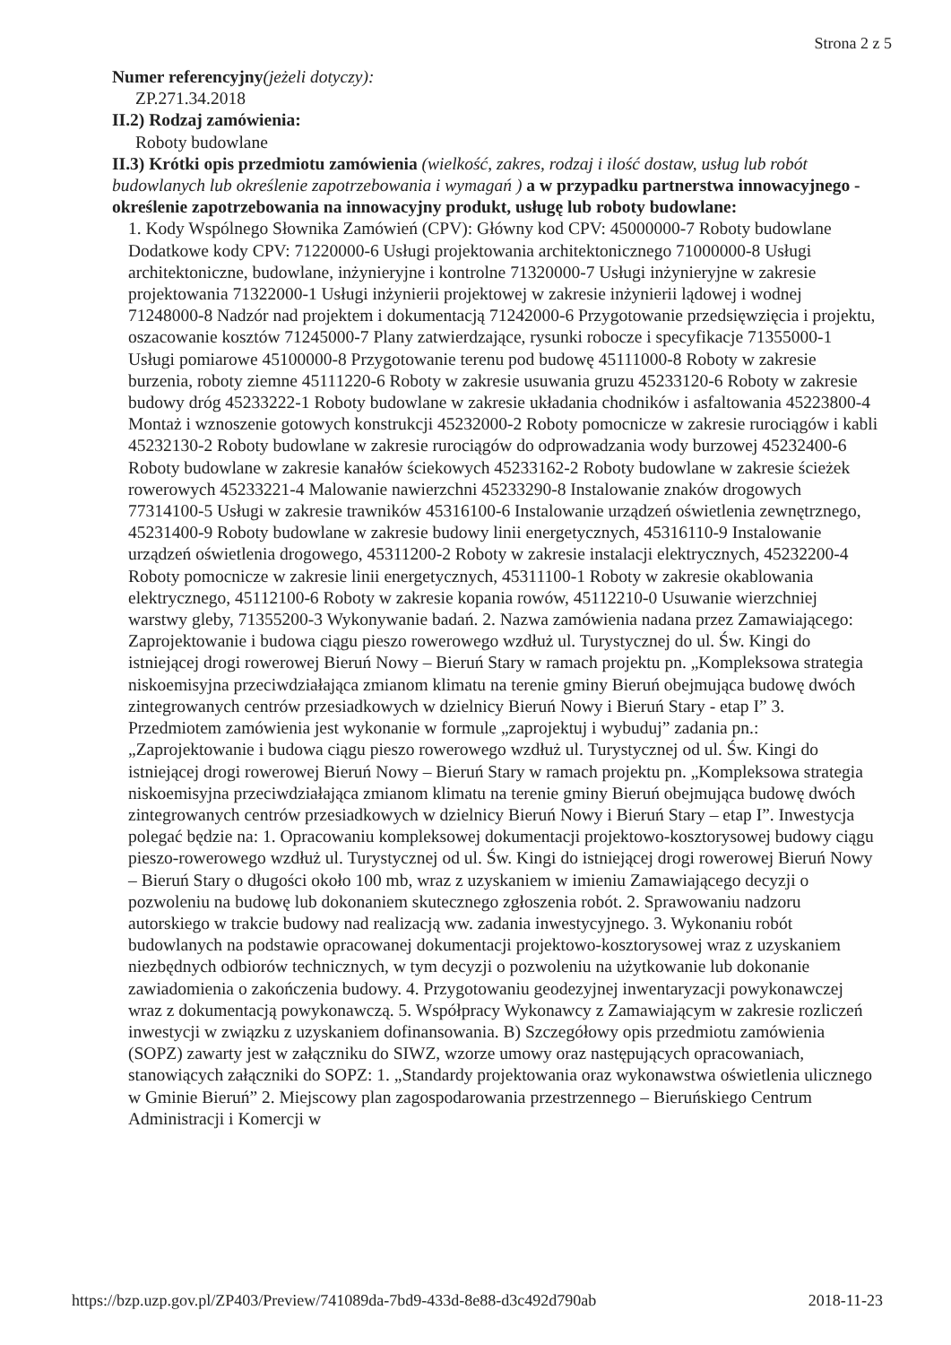Strona 2 z 5
Numer referencyjny(jeżeli dotyczy):
ZP.271.34.2018
II.2) Rodzaj zamówienia:
Roboty budowlane
II.3) Krótki opis przedmiotu zamówienia (wielkość, zakres, rodzaj i ilość dostaw, usług lub robót budowlanych lub określenie zapotrzebowania i wymagań ) a w przypadku partnerstwa innowacyjnego - określenie zapotrzebowania na innowacyjny produkt, usługę lub roboty budowlane:
1. Kody Wspólnego Słownika Zamówień (CPV): Główny kod CPV: 45000000-7 Roboty budowlane Dodatkowe kody CPV: 71220000-6 Usługi projektowania architektonicznego 71000000-8 Usługi architektoniczne, budowlane, inżynieryjne i kontrolne 71320000-7 Usługi inżynieryjne w zakresie projektowania 71322000-1 Usługi inżynierii projektowej w zakresie inżynierii lądowej i wodnej 71248000-8 Nadzór nad projektem i dokumentacją 71242000-6 Przygotowanie przedsięwzięcia i projektu, oszacowanie kosztów 71245000-7 Plany zatwierdzające, rysunki robocze i specyfikacje 71355000-1 Usługi pomiarowe 45100000-8 Przygotowanie terenu pod budowę 45111000-8 Roboty w zakresie burzenia, roboty ziemne 45111220-6 Roboty w zakresie usuwania gruzu 45233120-6 Roboty w zakresie budowy dróg 45233222-1 Roboty budowlane w zakresie układania chodników i asfaltowania 45223800-4 Montaż i wznoszenie gotowych konstrukcji 45232000-2 Roboty pomocnicze w zakresie rurociągów i kabli 45232130-2 Roboty budowlane w zakresie rurociągów do odprowadzania wody burzowej 45232400-6 Roboty budowlane w zakresie kanałów ściekowych 45233162-2 Roboty budowlane w zakresie ścieżek rowerowych 45233221-4 Malowanie nawierzchni 45233290-8 Instalowanie znaków drogowych 77314100-5 Usługi w zakresie trawników 45316100-6 Instalowanie urządzeń oświetlenia zewnętrznego, 45231400-9 Roboty budowlane w zakresie budowy linii energetycznych, 45316110-9 Instalowanie urządzeń oświetlenia drogowego, 45311200-2 Roboty w zakresie instalacji elektrycznych, 45232200-4 Roboty pomocnicze w zakresie linii energetycznych, 45311100-1 Roboty w zakresie okablowania elektrycznego, 45112100-6 Roboty w zakresie kopania rowów, 45112210-0 Usuwanie wierzchniej warstwy gleby, 71355200-3 Wykonywanie badań. 2. Nazwa zamówienia nadana przez Zamawiającego: Zaprojektowanie i budowa ciągu pieszo rowerowego wzdłuż ul. Turystycznej do ul. Św. Kingi do istniejącej drogi rowerowej Bieruń Nowy – Bieruń Stary w ramach projektu pn. „Kompleksowa strategia niskoemisyjna przeciwdziałająca zmianom klimatu na terenie gminy Bieruń obejmująca budowę dwóch zintegrowanych centrów przesiadkowych w dzielnicy Bieruń Nowy i Bieruń Stary - etap I” 3. Przedmiotem zamówienia jest wykonanie w formule „zaprojektuj i wybuduj” zadania pn.: „Zaprojektowanie i budowa ciągu pieszo rowerowego wzdłuż ul. Turystycznej od ul. Św. Kingi do istniejącej drogi rowerowej Bieruń Nowy – Bieruń Stary w ramach projektu pn. „Kompleksowa strategia niskoemisyjna przeciwdziałająca zmianom klimatu na terenie gminy Bieruń obejmująca budowę dwóch zintegrowanych centrów przesiadkowych w dzielnicy Bieruń Nowy i Bieruń Stary – etap I”. Inwestycja polegać będzie na: 1. Opracowaniu kompleksowej dokumentacji projektowo-kosztorysowej budowy ciągu pieszo-rowerowego wzdłuż ul. Turystycznej od ul. Św. Kingi do istniejącej drogi rowerowej Bieruń Nowy – Bieruń Stary o długości około 100 mb, wraz z uzyskaniem w imieniu Zamawiającego decyzji o pozwoleniu na budowę lub dokonaniem skutecznego zgłoszenia robót. 2. Sprawowaniu nadzoru autorskiego w trakcie budowy nad realizacją ww. zadania inwestycyjnego. 3. Wykonaniu robót budowlanych na podstawie opracowanej dokumentacji projektowo-kosztorysowej wraz z uzyskaniem niezbędnych odbiorów technicznych, w tym decyzji o pozwoleniu na użytkowanie lub dokonanie zawiadomienia o zakończenia budowy. 4. Przygotowaniu geodezyjnej inwentaryzacji powykonawczej wraz z dokumentacją powykonawczą. 5. Współpracy Wykonawcy z Zamawiającym w zakresie rozliczeń inwestycji w związku z uzyskaniem dofinansowania. B) Szczegółowy opis przedmiotu zamówienia (SOPZ) zawarty jest w załączniku do SIWZ, wzorze umowy oraz następujących opracowaniach, stanowiących załączniki do SOPZ: 1. „Standardy projektowania oraz wykonawstwa oświetlenia ulicznego w Gminie Bieruń” 2. Miejscowy plan zagospodarowania przestrzennego – Bieruńskiego Centrum Administracji i Komercji w
https://bzp.uzp.gov.pl/ZP403/Preview/741089da-7bd9-433d-8e88-d3c492d790ab 2018-11-23